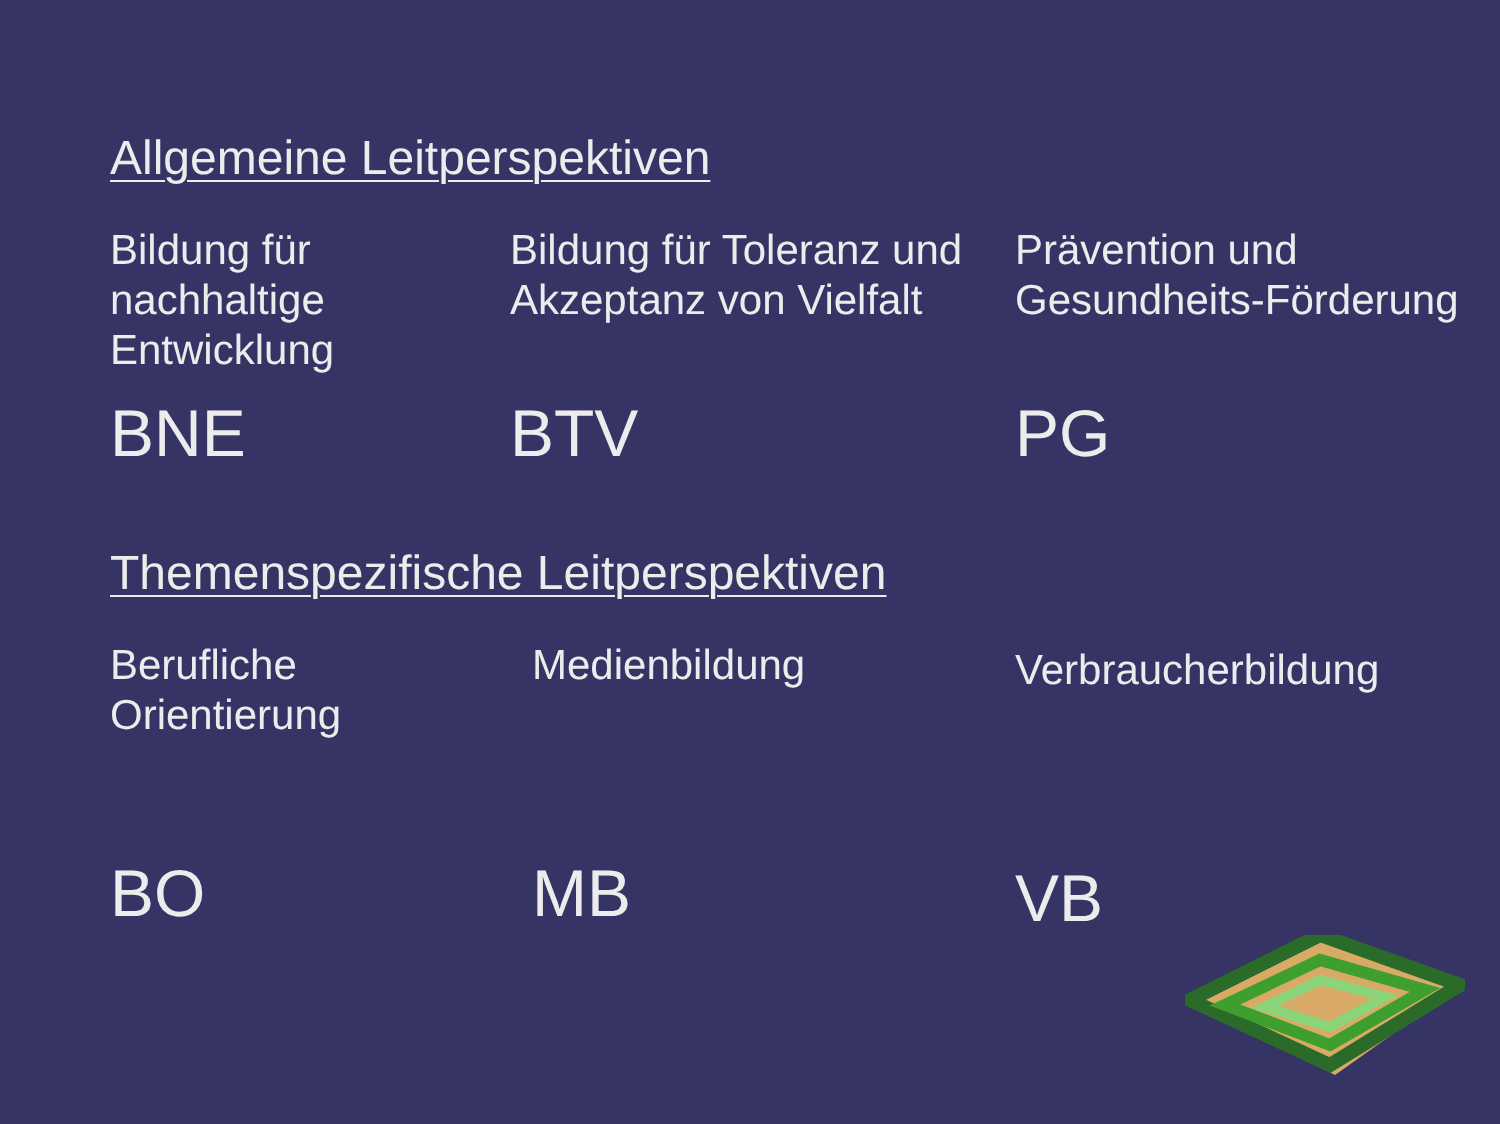Allgemeine Leitperspektiven
Bildung für nachhaltige Entwicklung
Bildung für Toleranz und Akzeptanz von Vielfalt
Prävention und Gesundheits-Förderung
BNE BTV PG
Themenspezifische Leitperspektiven
Berufliche Orientierung
Medienbildung
Verbraucherbildung
BO MB
VB